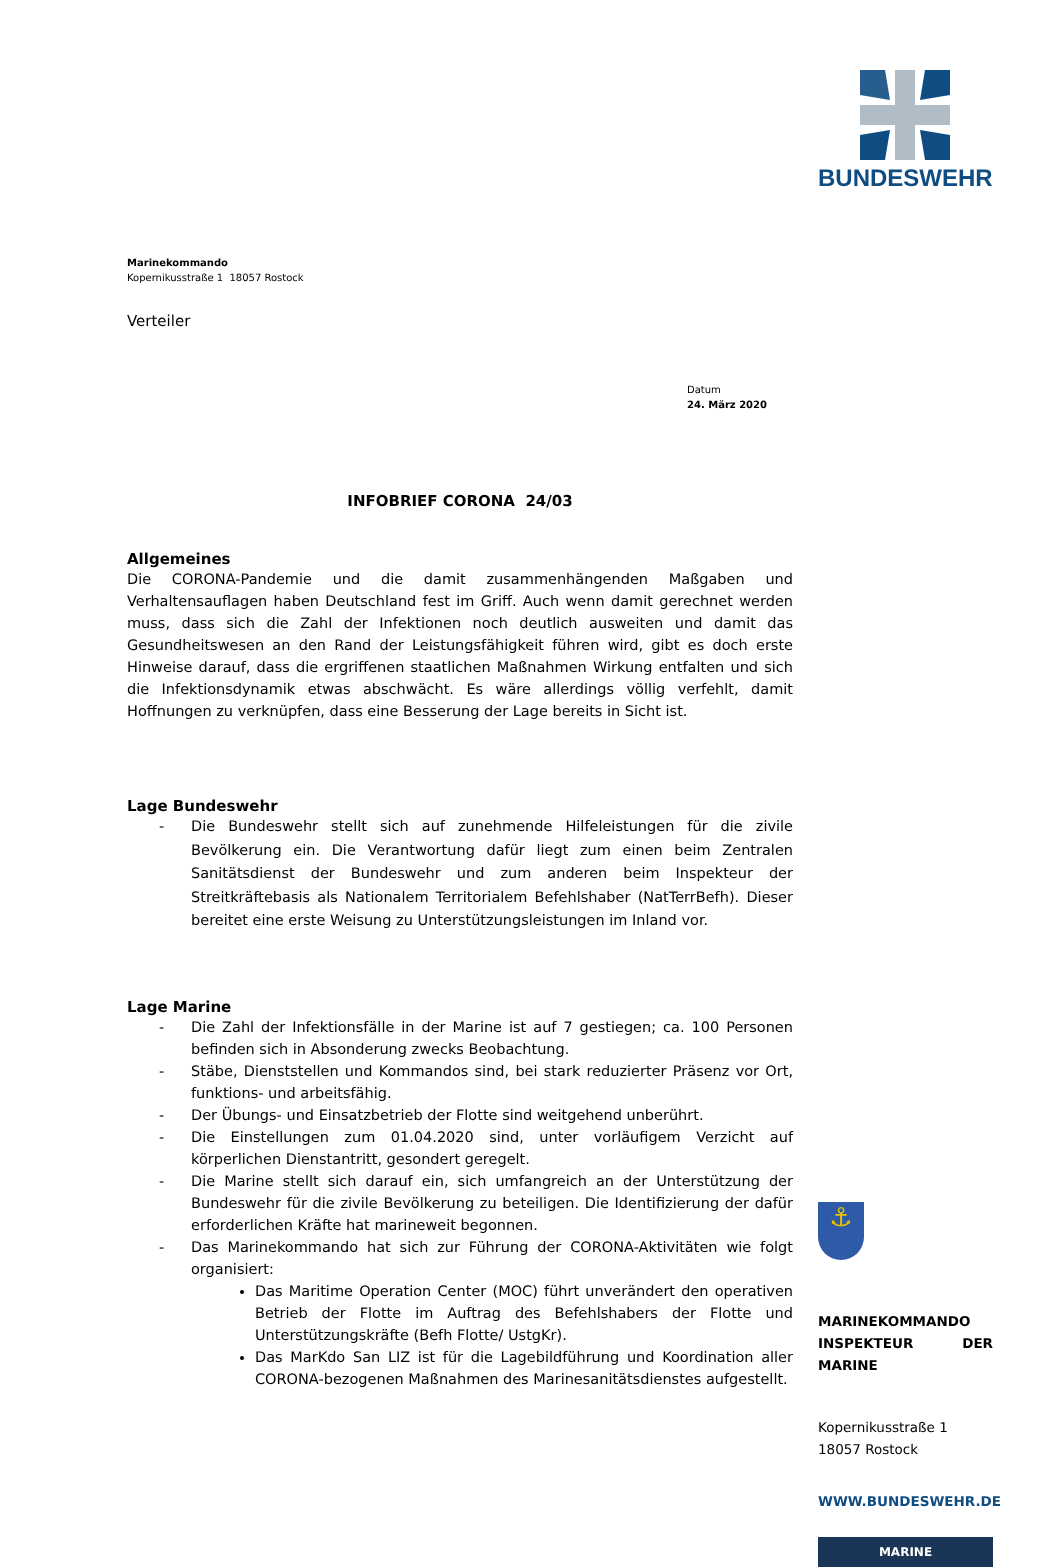BUNDESWEHR
⚓
MARINEKOMMANDO
INSPEKTEUR DER MARINE
Kopernikusstraße 1
18057 Rostock
WWW.BUNDESWEHR.DE
MARINE
Marinekommando
Kopernikusstraße 1 18057 Rostock
Verteiler
Datum
24. März 2020
INFOBRIEF CORONA 24/03
Allgemeines
Die CORONA-Pandemie und die damit zusammenhängenden Maßgaben und Verhaltensauflagen haben Deutschland fest im Griff. Auch wenn damit gerechnet werden muss, dass sich die Zahl der Infektionen noch deutlich ausweiten und damit das Gesundheitswesen an den Rand der Leistungsfähigkeit führen wird, gibt es doch erste Hinweise darauf, dass die ergriffenen staatlichen Maßnahmen Wirkung entfalten und sich die Infektionsdynamik etwas abschwächt. Es wäre allerdings völlig verfehlt, damit Hoffnungen zu verknüpfen, dass eine Besserung der Lage bereits in Sicht ist.
Lage Bundeswehr
- Die Bundeswehr stellt sich auf zunehmende Hilfeleistungen für die zivile Bevölkerung ein. Die Verantwortung dafür liegt zum einen beim Zentralen Sanitätsdienst der Bundeswehr und zum anderen beim Inspekteur der Streitkräftebasis als Nationalem Territorialem Befehlshaber (NatTerrBefh). Dieser bereitet eine erste Weisung zu Unterstützungsleistungen im Inland vor.
Lage Marine
- Die Zahl der Infektionsfälle in der Marine ist auf 7 gestiegen; ca. 100 Personen befinden sich in Absonderung zwecks Beobachtung.
- Stäbe, Dienststellen und Kommandos sind, bei stark reduzierter Präsenz vor Ort, funktions- und arbeitsfähig.
- Der Übungs- und Einsatzbetrieb der Flotte sind weitgehend unberührt.
- Die Einstellungen zum 01.04.2020 sind, unter vorläufigem Verzicht auf körperlichen Dienstantritt, gesondert geregelt.
- Die Marine stellt sich darauf ein, sich umfangreich an der Unterstützung der Bundeswehr für die zivile Bevölkerung zu beteiligen. Die Identifizierung der dafür erforderlichen Kräfte hat marineweit begonnen.
- Das Marinekommando hat sich zur Führung der CORONA-Aktivitäten wie folgt organisiert:
Das Maritime Operation Center (MOC) führt unverändert den operativen Betrieb der Flotte im Auftrag des Befehlshabers der Flotte und Unterstützungskräfte (Befh Flotte/ UstgKr).
Das MarKdo San LIZ ist für die Lagebildführung und Koordination aller CORONA-bezogenen Maßnahmen des Marinesanitätsdienstes aufgestellt.